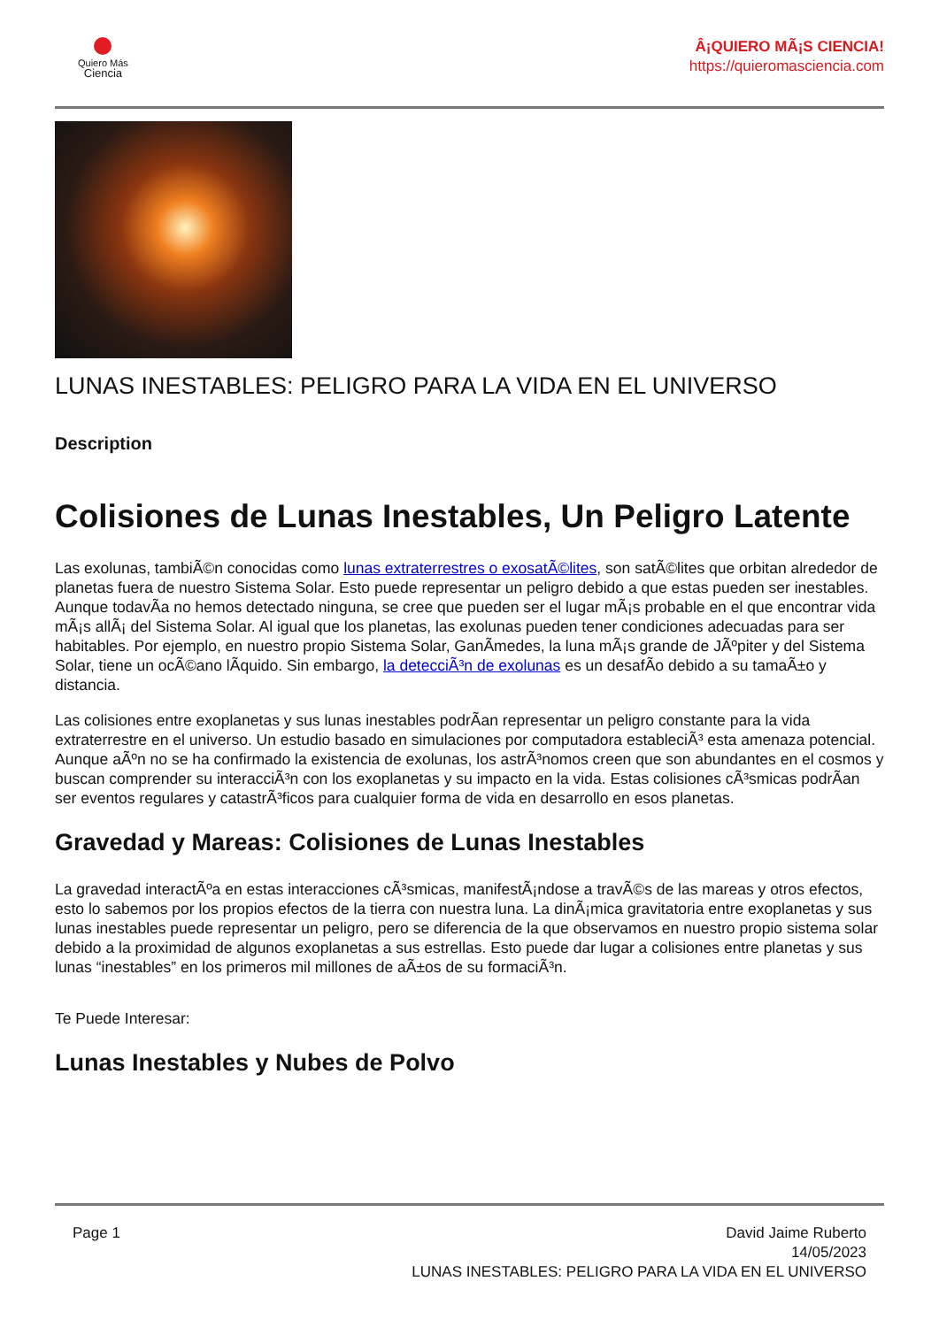Quiero Más
Ciencia
Â¡QUIERO MÃ¡S CIENCIA!
https://quieromasciencia.com
LUNAS INESTABLES: PELIGRO PARA LA VIDA EN EL UNIVERSO
Description
Colisiones de Lunas Inestables, Un Peligro Latente
Las exolunas, tambiÃ©n conocidas como lunas extraterrestres o exosatÃ©lites, son satÃ©lites que orbitan alrededor de planetas fuera de nuestro Sistema Solar. Esto puede representar un peligro debido a que estas pueden ser inestables. Aunque todavÃa no hemos detectado ninguna, se cree que pueden ser el lugar mÃ¡s probable en el que encontrar vida mÃ¡s allÃ¡ del Sistema Solar. Al igual que los planetas, las exolunas pueden tener condiciones adecuadas para ser habitables. Por ejemplo, en nuestro propio Sistema Solar, GanÃmedes, la luna mÃ¡s grande de JÃºpiter y del Sistema Solar, tiene un ocÃ©ano lÃquido. Sin embargo, la detecciÃ³n de exolunas es un desafÃo debido a su tamaÃ±o y distancia.
Las colisiones entre exoplanetas y sus lunas inestables podrÃan representar un peligro constante para la vida extraterrestre en el universo. Un estudio basado en simulaciones por computadora estableciÃ³ esta amenaza potencial. Aunque aÃºn no se ha confirmado la existencia de exolunas, los astrÃ³nomos creen que son abundantes en el cosmos y buscan comprender su interacciÃ³n con los exoplanetas y su impacto en la vida. Estas colisiones cÃ³smicas podrÃan ser eventos regulares y catastrÃ³ficos para cualquier forma de vida en desarrollo en esos planetas.
Gravedad y Mareas: Colisiones de Lunas Inestables
La gravedad interactÃºa en estas interacciones cÃ³smicas, manifestÃ¡ndose a travÃ©s de las mareas y otros efectos, esto lo sabemos por los propios efectos de la tierra con nuestra luna. La dinÃ¡mica gravitatoria entre exoplanetas y sus lunas inestables puede representar un peligro, pero se diferencia de la que observamos en nuestro propio sistema solar debido a la proximidad de algunos exoplanetas a sus estrellas. Esto puede dar lugar a colisiones entre planetas y sus lunas “inestables” en los primeros mil millones de aÃ±os de su formaciÃ³n.
Te Puede Interesar:
Lunas Inestables y Nubes de Polvo
Page 1 David Jaime Ruberto
14/05/2023
LUNAS INESTABLES: PELIGRO PARA LA VIDA EN EL UNIVERSO